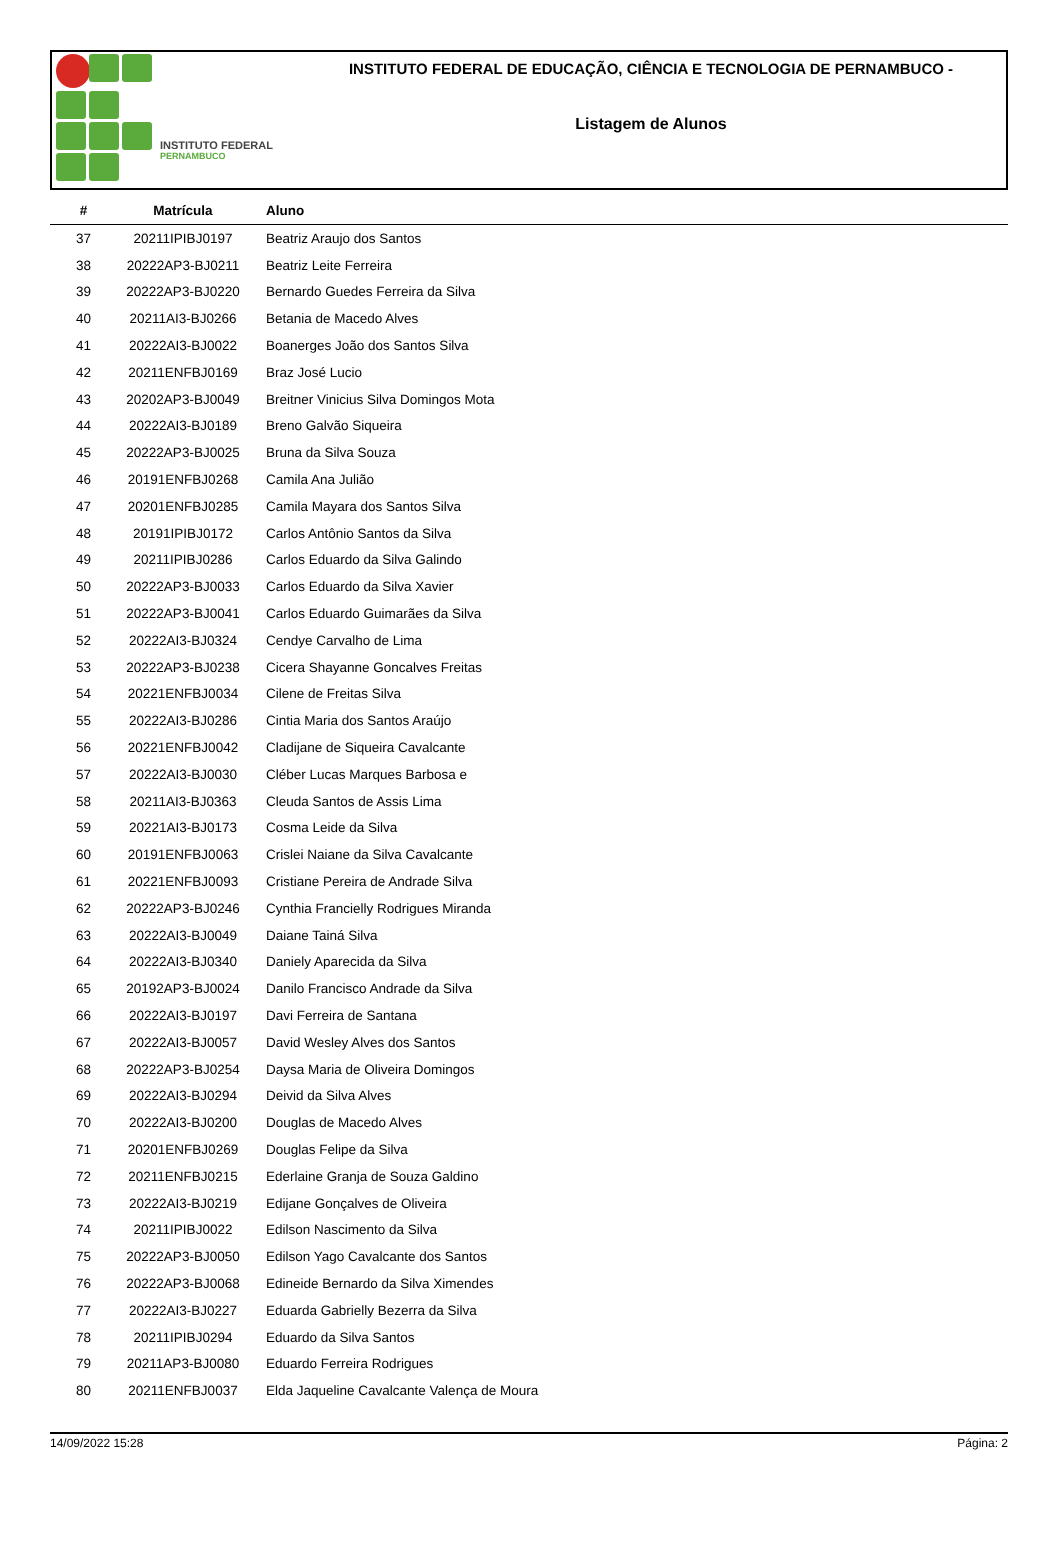INSTITUTO FEDERAL
PERNAMBUCO
INSTITUTO FEDERAL DE EDUCAÇÃO, CIÊNCIA E TECNOLOGIA DE PERNAMBUCO -
Listagem de Alunos
| # | Matrícula | Aluno |
| --- | --- | --- |
| 37 | 20211IPIBJ0197 | Beatriz Araujo dos Santos |
| 38 | 20222AP3-BJ0211 | Beatriz Leite Ferreira |
| 39 | 20222AP3-BJ0220 | Bernardo Guedes Ferreira da Silva |
| 40 | 20211AI3-BJ0266 | Betania de Macedo Alves |
| 41 | 20222AI3-BJ0022 | Boanerges João dos Santos Silva |
| 42 | 20211ENFBJ0169 | Braz José Lucio |
| 43 | 20202AP3-BJ0049 | Breitner Vinicius Silva Domingos Mota |
| 44 | 20222AI3-BJ0189 | Breno Galvão Siqueira |
| 45 | 20222AP3-BJ0025 | Bruna da Silva Souza |
| 46 | 20191ENFBJ0268 | Camila Ana Julião |
| 47 | 20201ENFBJ0285 | Camila Mayara dos Santos Silva |
| 48 | 20191IPIBJ0172 | Carlos Antônio Santos da Silva |
| 49 | 20211IPIBJ0286 | Carlos Eduardo da Silva Galindo |
| 50 | 20222AP3-BJ0033 | Carlos Eduardo da Silva Xavier |
| 51 | 20222AP3-BJ0041 | Carlos Eduardo Guimarães da Silva |
| 52 | 20222AI3-BJ0324 | Cendye Carvalho de Lima |
| 53 | 20222AP3-BJ0238 | Cicera Shayanne Goncalves Freitas |
| 54 | 20221ENFBJ0034 | Cilene de Freitas Silva |
| 55 | 20222AI3-BJ0286 | Cintia Maria dos Santos Araújo |
| 56 | 20221ENFBJ0042 | Cladijane de Siqueira Cavalcante |
| 57 | 20222AI3-BJ0030 | Cléber Lucas Marques Barbosa e |
| 58 | 20211AI3-BJ0363 | Cleuda Santos de Assis Lima |
| 59 | 20221AI3-BJ0173 | Cosma Leide da Silva |
| 60 | 20191ENFBJ0063 | Crislei Naiane da Silva Cavalcante |
| 61 | 20221ENFBJ0093 | Cristiane Pereira de Andrade Silva |
| 62 | 20222AP3-BJ0246 | Cynthia Francielly Rodrigues Miranda |
| 63 | 20222AI3-BJ0049 | Daiane Tainá Silva |
| 64 | 20222AI3-BJ0340 | Daniely Aparecida da Silva |
| 65 | 20192AP3-BJ0024 | Danilo Francisco Andrade da Silva |
| 66 | 20222AI3-BJ0197 | Davi Ferreira de Santana |
| 67 | 20222AI3-BJ0057 | David Wesley Alves dos Santos |
| 68 | 20222AP3-BJ0254 | Daysa Maria de Oliveira Domingos |
| 69 | 20222AI3-BJ0294 | Deivid da Silva Alves |
| 70 | 20222AI3-BJ0200 | Douglas de Macedo Alves |
| 71 | 20201ENFBJ0269 | Douglas Felipe da Silva |
| 72 | 20211ENFBJ0215 | Ederlaine Granja de Souza Galdino |
| 73 | 20222AI3-BJ0219 | Edijane Gonçalves de Oliveira |
| 74 | 20211IPIBJ0022 | Edilson Nascimento da Silva |
| 75 | 20222AP3-BJ0050 | Edilson Yago Cavalcante dos Santos |
| 76 | 20222AP3-BJ0068 | Edineide Bernardo da Silva Ximendes |
| 77 | 20222AI3-BJ0227 | Eduarda Gabrielly Bezerra da Silva |
| 78 | 20211IPIBJ0294 | Eduardo da Silva Santos |
| 79 | 20211AP3-BJ0080 | Eduardo Ferreira Rodrigues |
| 80 | 20211ENFBJ0037 | Elda Jaqueline Cavalcante Valença de Moura |
14/09/2022 15:28 Página: 2